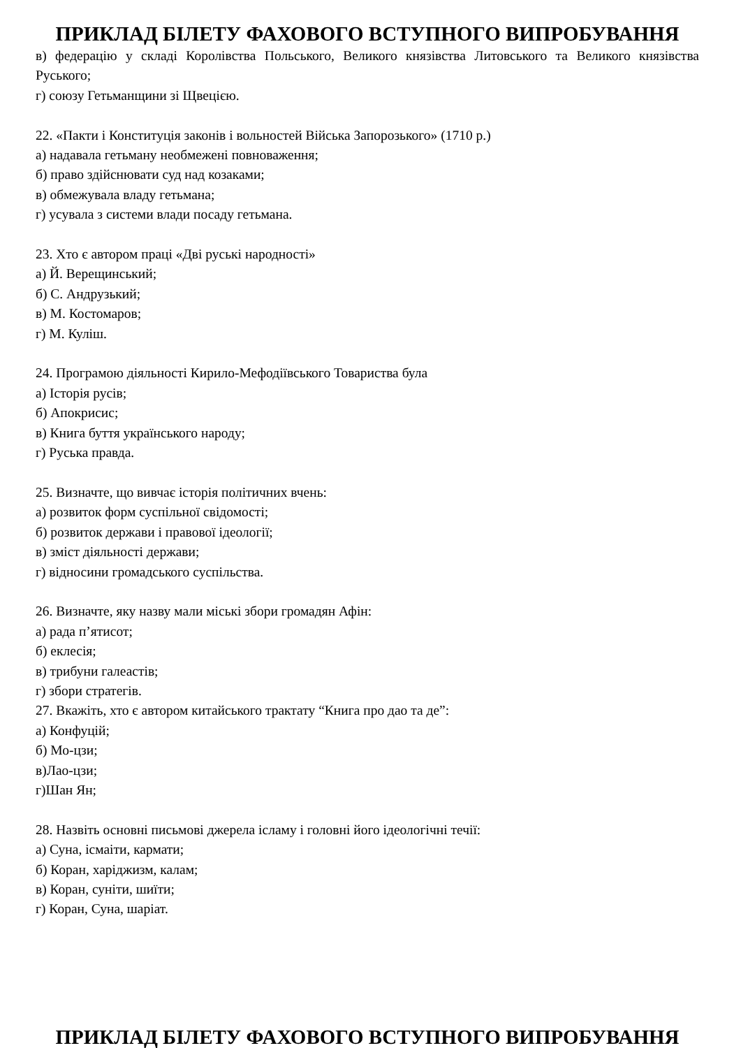ПРИКЛАД БІЛЕТУ ФАХОВОГО ВСТУПНОГО ВИПРОБУВАННЯ
в) федерацію у складі Королівства Польського, Великого князівства Литовського та Великого князівства Руського;
г) союзу Гетьманщини зі Щвецією.
22. «Пакти і Конституція законів і вольностей Війська Запорозького» (1710 р.)
а) надавала гетьману необмежені повноваження;
б) право здійснювати суд над козаками;
в) обмежувала владу гетьмана;
г) усувала з системи влади посаду гетьмана.
23. Хто є автором праці «Дві руські народності»
а) Й. Верещинський;
б) С. Андрузький;
в) М. Костомаров;
г) М. Куліш.
24. Програмою діяльності Кирило-Мефодіївського Товариства була
а) Історія русів;
б) Апокрисис;
в) Книга буття українського народу;
г) Руська правда.
25. Визначте, що вивчає історія політичних вчень:
а) розвиток форм суспільної свідомості;
б) розвиток держави і правової ідеології;
в) зміст діяльності держави;
г) відносини громадського суспільства.
26. Визначте, яку назву мали міські збори громадян Афін:
а) рада п’ятисот;
б) еклесія;
в) трибуни галеастів;
г) збори стратегів.
27. Вкажіть, хто є автором китайського трактату “Книга про дао та де”:
а) Конфуцій;
б) Мо-цзи;
в)Лао-цзи;
г)Шан Ян;
28. Назвіть основні письмові джерела ісламу і головні його ідеологічні течії:
а) Суна, ісмаіти, кармати;
б) Коран, харіджизм, калам;
в) Коран, суніти, шиїти;
г) Коран, Суна, шаріат.
ПРИКЛАД БІЛЕТУ ФАХОВОГО ВСТУПНОГО ВИПРОБУВАННЯ